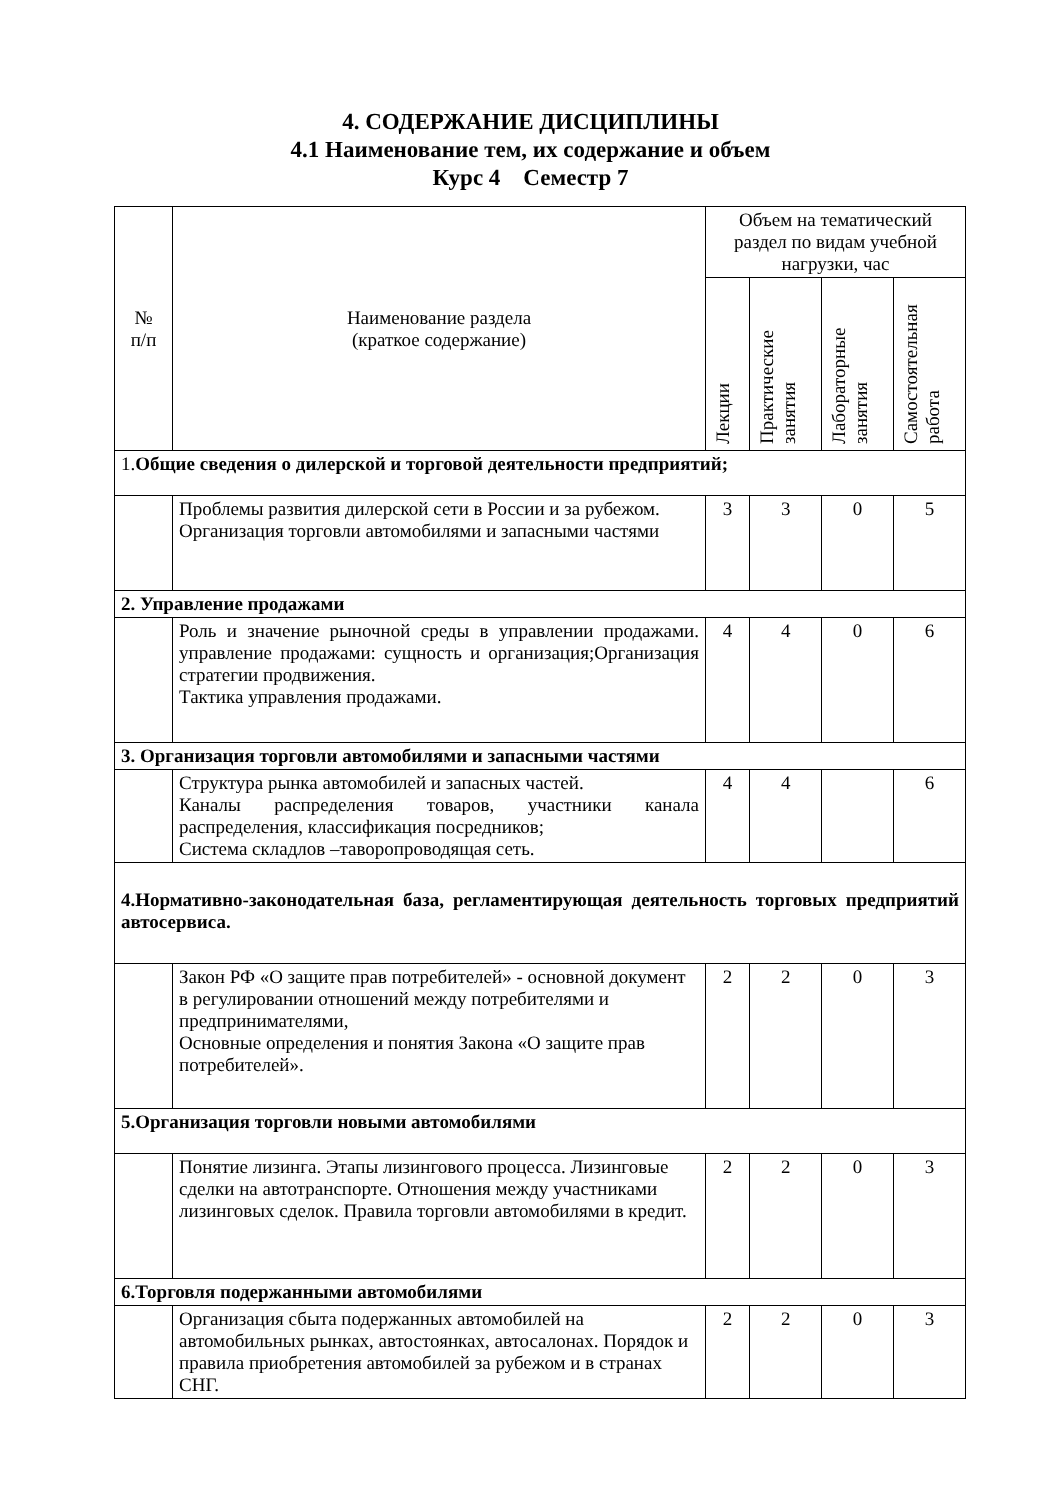4. СОДЕРЖАНИЕ ДИСЦИПЛИНЫ
4.1 Наименование тем, их содержание и объем
Курс 4 Семестр 7
| № п/п | Наименование раздела (краткое содержание) | Объем на тематический раздел по видам учебной нагрузки, час | | | |
| --- | --- | --- | --- | --- | --- |
| | | Лекции | Практические занятия | Лабораторные занятия | Самостоятельная работа |
| 1. Общие сведения о дилерской и торговой деятельности предприятий; | | | | | |
| | Проблемы развития дилерской сети в России и за рубежом. Организация торговли автомобилями и запасными частями | 3 | 3 | 0 | 5 |
| 2. Управление продажами | | | | | |
| | Роль и значение рыночной среды в управлении продажами. управление продажами: сущность и организация;Организация стратегии продвижения. Тактика управления продажами. | 4 | 4 | 0 | 6 |
| 3. Организация торговли автомобилями и запасными частями | | | | | |
| | Структура рынка автомобилей и запасных частей. Каналы распределения товаров, участники канала распределения, классификация посредников; Система складлов –таворопроводящая сеть. | 4 | 4 | | 6 |
| 4.Нормативно-законодательная база, регламентирующая деятельность торговых предприятий автосервиса. | | | | | |
| | Закон РФ «О защите прав потребителей» - основной документ в регулировании отношений между потребителями и предпринимателями, Основные определения и понятия Закона «О защите прав потребителей». | 2 | 2 | 0 | 3 |
| 5.Организация торговли новыми автомобилями | | | | | |
| | Понятие лизинга. Этапы лизингового процесса. Лизинговые сделки на автотранспорте. Отношения между участниками лизинговых сделок. Правила торговли автомобилями в кредит. | 2 | 2 | 0 | 3 |
| 6.Торговля подержанными автомобилями | | | | | |
| | Организация сбыта подержанных автомобилей на автомобильных рынках, автостоянках, автосалонах. Порядок и правила приобретения автомобилей за рубежом и в странах СНГ. | 2 | 2 | 0 | 3 |